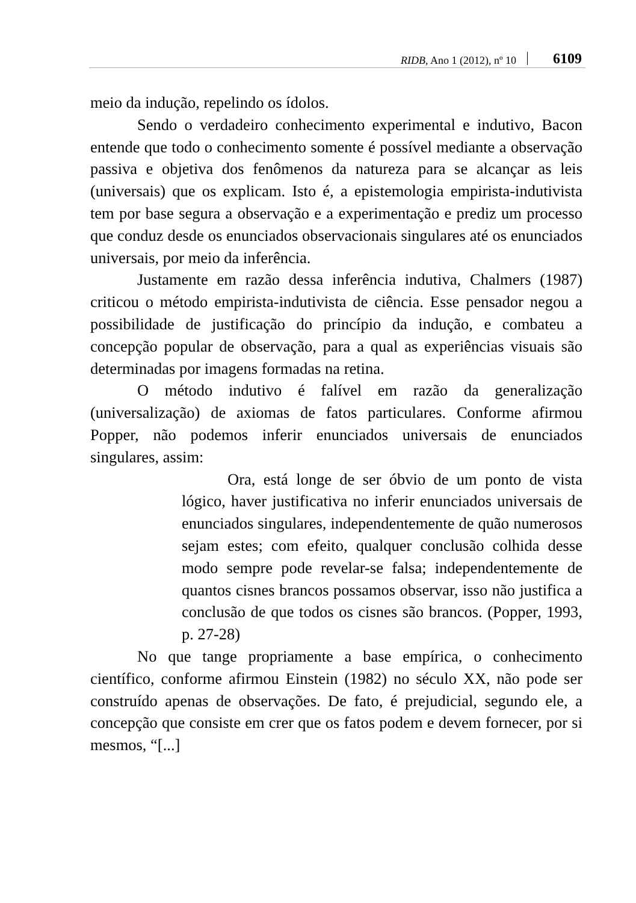RIDB, Ano 1 (2012), nº 10 6109
meio da indução, repelindo os ídolos.
Sendo o verdadeiro conhecimento experimental e indutivo, Bacon entende que todo o conhecimento somente é possível mediante a observação passiva e objetiva dos fenômenos da natureza para se alcançar as leis (universais) que os explicam. Isto é, a epistemologia empirista-indutivista tem por base segura a observação e a experimentação e prediz um processo que conduz desde os enunciados observacionais singulares até os enunciados universais, por meio da inferência.
Justamente em razão dessa inferência indutiva, Chalmers (1987) criticou o método empirista-indutivista de ciência. Esse pensador negou a possibilidade de justificação do princípio da indução, e combateu a concepção popular de observação, para a qual as experiências visuais são determinadas por imagens formadas na retina.
O método indutivo é falível em razão da generalização (universalização) de axiomas de fatos particulares. Conforme afirmou Popper, não podemos inferir enunciados universais de enunciados singulares, assim:
Ora, está longe de ser óbvio de um ponto de vista lógico, haver justificativa no inferir enunciados universais de enunciados singulares, independentemente de quão numerosos sejam estes; com efeito, qualquer conclusão colhida desse modo sempre pode revelar-se falsa; independentemente de quantos cisnes brancos possamos observar, isso não justifica a conclusão de que todos os cisnes são brancos. (Popper, 1993, p. 27-28)
No que tange propriamente a base empírica, o conhecimento científico, conforme afirmou Einstein (1982) no século XX, não pode ser construído apenas de observações. De fato, é prejudicial, segundo ele, a concepção que consiste em crer que os fatos podem e devem fornecer, por si mesmos, “[...]